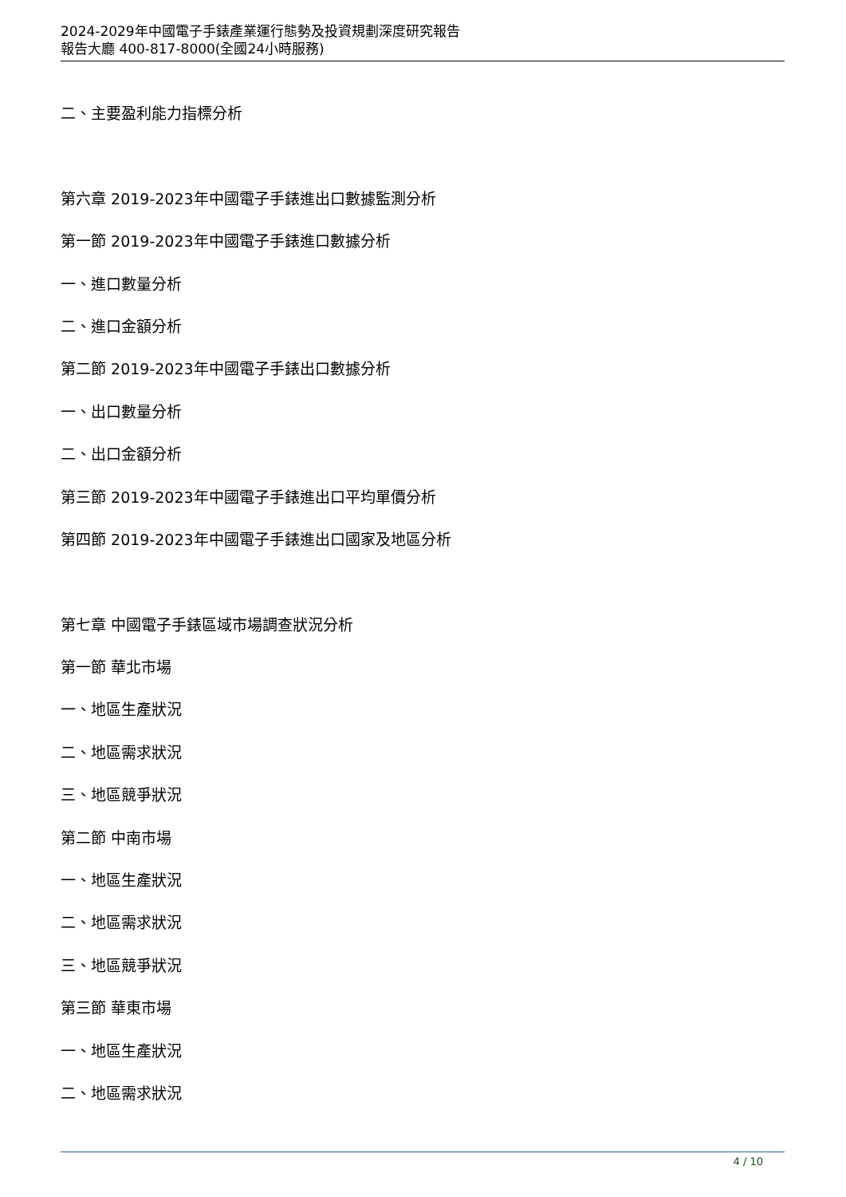2024-2029年中國電子手錶產業運行態勢及投資規劃深度研究報告
報告大廳 400-817-8000(全國24小時服務)
二、主要盈利能力指標分析
第六章 2019-2023年中國電子手錶進出口數據監測分析
第一節 2019-2023年中國電子手錶進口數據分析
一、進口數量分析
二、進口金額分析
第二節 2019-2023年中國電子手錶出口數據分析
一、出口數量分析
二、出口金額分析
第三節 2019-2023年中國電子手錶進出口平均單價分析
第四節 2019-2023年中國電子手錶進出口國家及地區分析
第七章 中國電子手錶區域市場調查狀況分析
第一節 華北市場
一、地區生產狀況
二、地區需求狀況
三、地區競爭狀況
第二節 中南市場
一、地區生產狀況
二、地區需求狀況
三、地區競爭狀況
第三節 華東市場
一、地區生產狀況
二、地區需求狀況
4 / 10